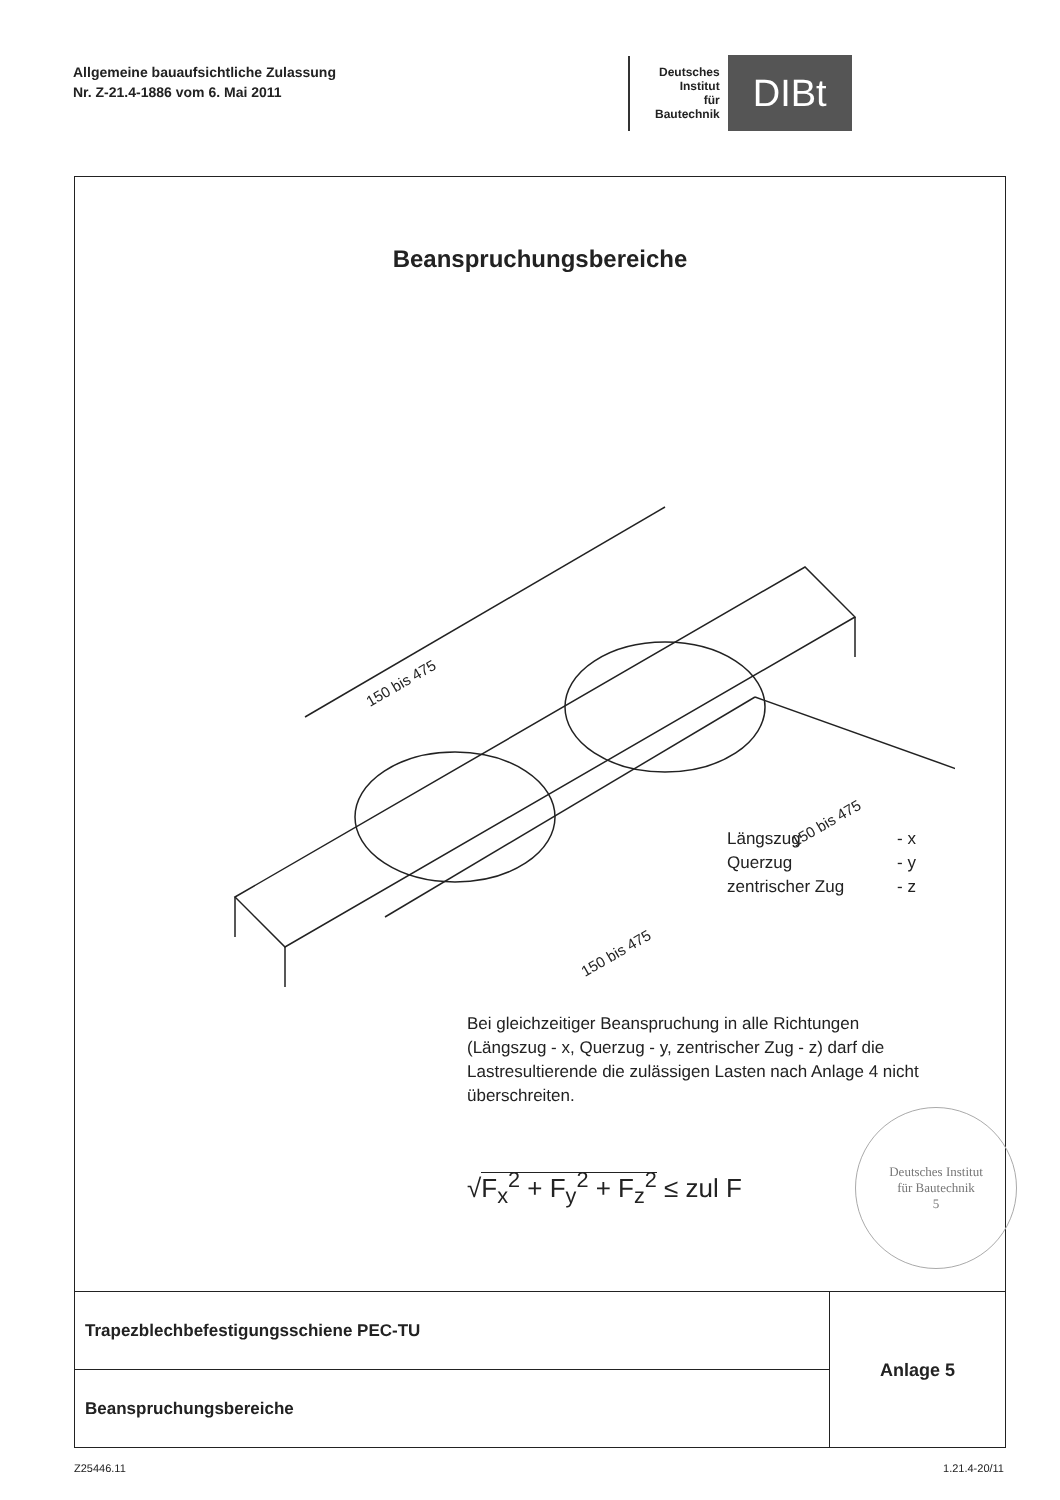Allgemeine bauaufsichtliche Zulassung
Nr. Z-21.4-1886 vom 6. Mai 2011
Deutsches
Institut
für
Bautechnik
DIBt
Beanspruchungsbereiche
150 bis 475
150 bis 475
150 bis 475
Längszug - x
Querzug - y
zentrischer Zug - z
Bei gleichzeitiger Beanspruchung in alle Richtungen (Längszug - x, Querzug - y, zentrischer Zug - z) darf die Lastresultierende die zulässigen Lasten nach Anlage 4 nicht überschreiten.
√F<sub>x</sub><sup>2</sup> + F<sub>y</sub><sup>2</sup> + F<sub>z</sub><sup>2</sup> ≤ zul F
Deutsches Institut
für Bautechnik
5
Trapezblechbefestigungsschiene PEC-TU
Beanspruchungsbereiche
Anlage 5
Z25446.11 1.21.4-20/11